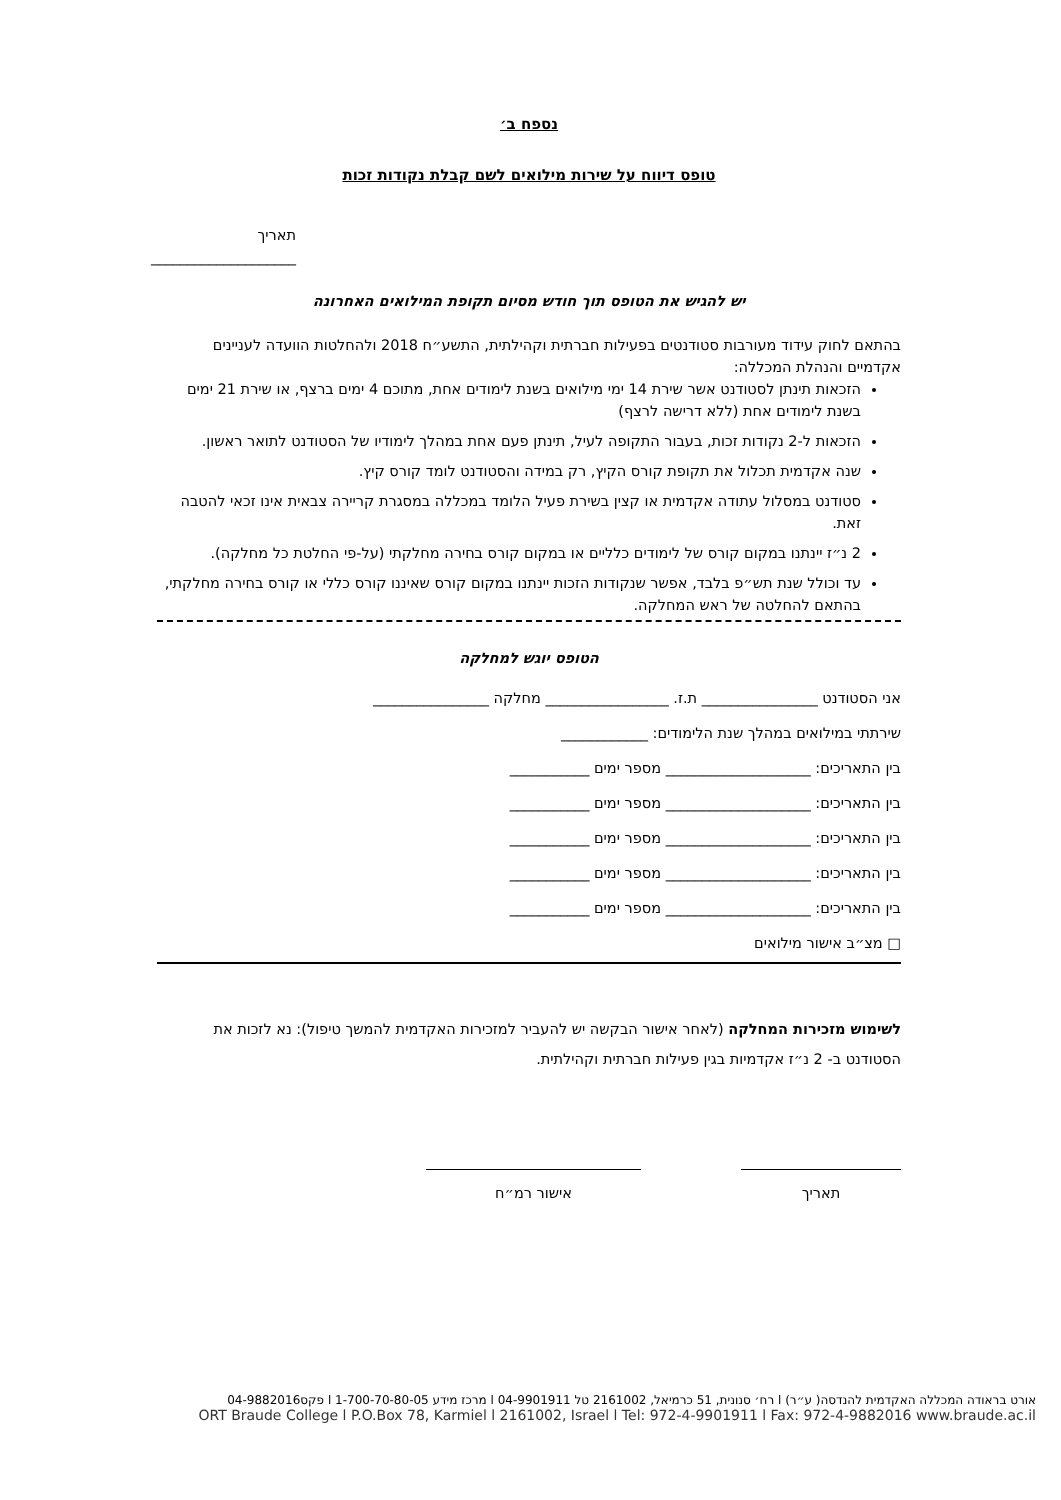נספח ב׳
טופס דיווח על שירות מילואים לשם קבלת נקודות זכות
תאריך ____________________
יש להגיש את הטופס תוך חודש מסיום תקופת המילואים האחרונה
בהתאם לחוק עידוד מעורבות סטודנטים בפעילות חברתית וקהילתית, התשע״ח 2018 ולהחלטות הוועדה לעניינים אקדמיים והנהלת המכללה:
הזכאות תינתן לסטודנט אשר שירת 14 ימי מילואים בשנת לימודים אחת, מתוכם 4 ימים ברצף, או שירת 21 ימים בשנת לימודים אחת (ללא דרישה לרצף)
הזכאות ל-2 נקודות זכות, בעבור התקופה לעיל, תינתן פעם אחת במהלך לימודיו של הסטודנט לתואר ראשון.
שנה אקדמית תכלול את תקופת קורס הקיץ, רק במידה והסטודנט לומד קורס קיץ.
סטודנט במסלול עתודה אקדמית או קצין בשירת פעיל הלומד במכללה במסגרת קריירה צבאית אינו זכאי להטבה זאת.
2 נ״ז יינתנו במקום קורס של לימודים כלליים או במקום קורס בחירה מחלקתי (על-פי החלטת כל מחלקה).
עד וכולל שנת תש״פ בלבד, אפשר שנקודות הזכות יינתנו במקום קורס שאיננו קורס כללי או קורס בחירה מחלקתי, בהתאם להחלטה של ראש המחלקה.
הטופס יוגש למחלקה
אני הסטודנט ________________ ת.ז. _________________ מחלקה ________________
שירתתי במילואים במהלך שנת הלימודים: ____________
בין התאריכים: ____________________ מספר ימים ___________
בין התאריכים: ____________________ מספר ימים ___________
בין התאריכים: ____________________ מספר ימים ___________
בין התאריכים: ____________________ מספר ימים ___________
בין התאריכים: ____________________ מספר ימים ___________
□ מצ״ב אישור מילואים
לשימוש מזכירות המחלקה (לאחר אישור הבקשה יש להעביר למזכירות האקדמית להמשך טיפול): נא לזכות את הסטודנט ב- 2 נ״ז אקדמיות בגין פעילות חברתית וקהילתית.
תאריך אישור רמ״ח
אורט בראודה המכללה האקדמית להנדסה( ע״ר) l רח׳ סנונית, 51 כרמיאל, 2161002 טל 04-9901911 l מרכז מידע 1-700-70-80-05 l פקס04-9882016
ORT Braude College l P.O.Box 78, Karmiel l 2161002, Israel l Tel: 972-4-9901911 l Fax: 972-4-9882016 www.braude.ac.il